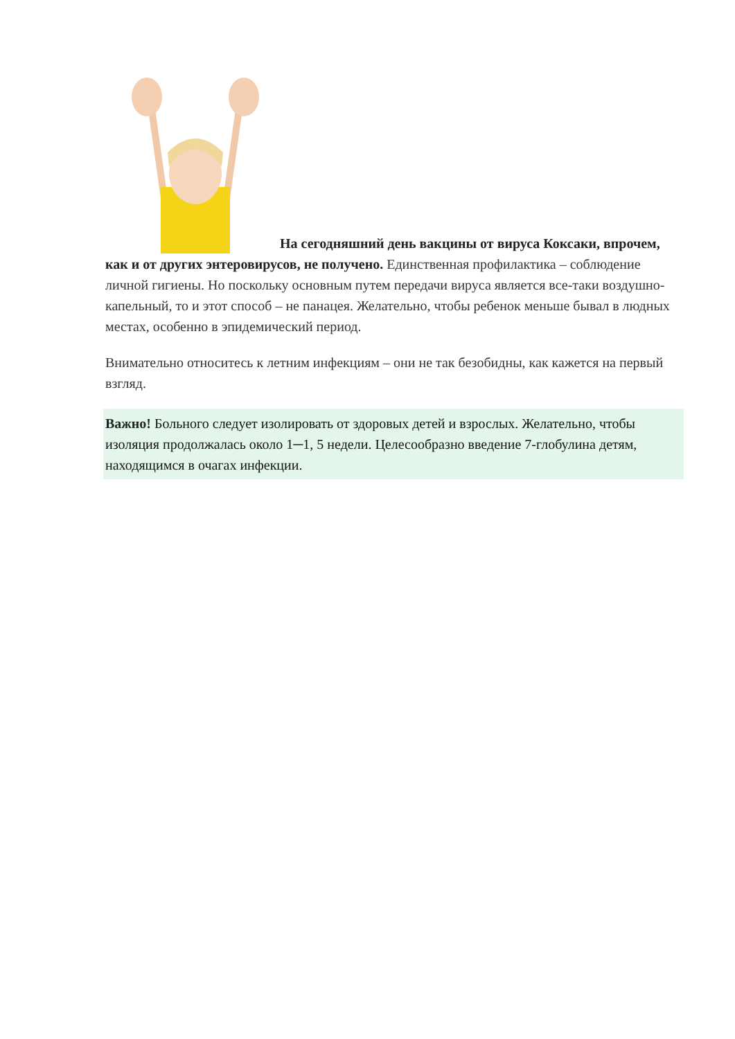На сегодняшний день вакцины от вируса Коксаки, впрочем, как и от других энтеровирусов, не получено. Единственная профилактика – соблюдение личной гигиены. Но поскольку основным путем передачи вируса является все-таки воздушно-капельный, то и этот способ – не панацея. Желательно, чтобы ребенок меньше бывал в людных местах, особенно в эпидемический период.
Внимательно относитесь к летним инфекциям – они не так безобидны, как кажется на первый взгляд.
Важно! Больного следует изолировать от здоровых детей и взрослых. Желательно, чтобы изоляция продолжалась около 1─1, 5 недели. Целесообразно введение 7-глобулина детям, находящимся в очагах инфекции.